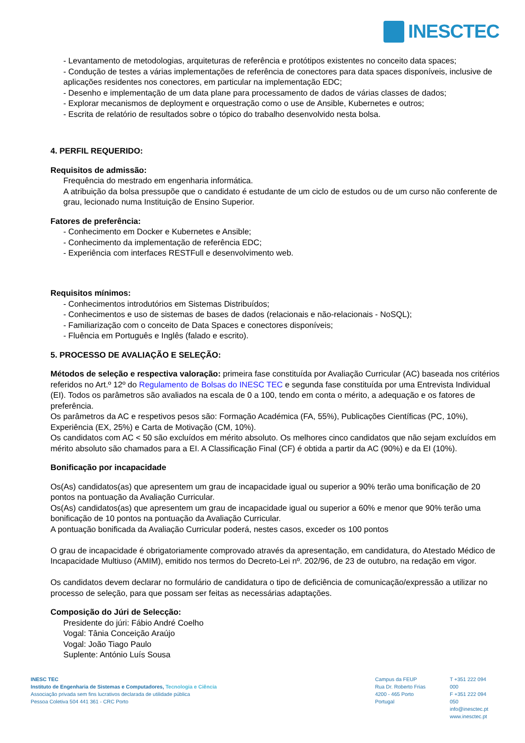INESCTEC
- Levantamento de metodologias, arquiteturas de referência e protótipos existentes no conceito data spaces;
- Condução de testes a várias implementações de referência de conectores para data spaces disponíveis, inclusive de aplicações residentes nos conectores, em particular na implementação EDC;
- Desenho e implementação de um data plane para processamento de dados de várias classes de dados;
- Explorar mecanismos de deployment e orquestração como o use de Ansible, Kubernetes e outros;
- Escrita de relatório de resultados sobre o tópico do trabalho desenvolvido nesta bolsa.
4. PERFIL REQUERIDO:
Requisitos de admissão:
Frequência do mestrado em engenharia informática.
A atribuição da bolsa pressupõe que o candidato é estudante de um ciclo de estudos ou de um curso não conferente de grau, lecionado numa Instituição de Ensino Superior.
Fatores de preferência:
- Conhecimento em Docker e Kubernetes e Ansible;
- Conhecimento da implementação de referência EDC;
- Experiência com interfaces RESTFull e desenvolvimento web.
Requisitos mínimos:
- Conhecimentos introdutórios em Sistemas Distribuídos;
- Conhecimentos e uso de sistemas de bases de dados (relacionais e não-relacionais - NoSQL);
- Familiarização com o conceito de Data Spaces e conectores disponíveis;
- Fluência em Português e Inglês (falado e escrito).
5. PROCESSO DE AVALIAÇÃO E SELEÇÃO:
Métodos de seleção e respectiva valoração: primeira fase constituída por Avaliação Curricular (AC) baseada nos critérios referidos no Art.º 12º do Regulamento de Bolsas do INESC TEC e segunda fase constituída por uma Entrevista Individual (EI). Todos os parâmetros são avaliados na escala de 0 a 100, tendo em conta o mérito, a adequação e os fatores de preferência.
Os parâmetros da AC e respetivos pesos são: Formação Académica (FA, 55%), Publicações Científicas (PC, 10%), Experiência (EX, 25%) e Carta de Motivação (CM, 10%).
Os candidatos com AC < 50 são excluídos em mérito absoluto. Os melhores cinco candidatos que não sejam excluídos em mérito absoluto são chamados para a EI. A Classificação Final (CF) é obtida a partir da AC (90%) e da EI (10%).
Bonificação por incapacidade
Os(As) candidatos(as) que apresentem um grau de incapacidade igual ou superior a 90% terão uma bonificação de 20 pontos na pontuação da Avaliação Curricular.
Os(As) candidatos(as) que apresentem um grau de incapacidade igual ou superior a 60% e menor que 90% terão uma bonificação de 10 pontos na pontuação da Avaliação Curricular.
A pontuação bonificada da Avaliação Curricular poderá, nestes casos, exceder os 100 pontos
O grau de incapacidade é obrigatoriamente comprovado através da apresentação, em candidatura, do Atestado Médico de Incapacidade Multiuso (AMIM), emitido nos termos do Decreto-Lei nº. 202/96, de 23 de outubro, na redação em vigor.
Os candidatos devem declarar no formulário de candidatura o tipo de deficiência de comunicação/expressão a utilizar no processo de seleção, para que possam ser feitas as necessárias adaptações.
Composição do Júri de Selecção:
Presidente do júri: Fábio André Coelho
Vogal: Tânia Conceição Araújo
Vogal: João Tiago Paulo
Suplente: António Luís Sousa
INESC TEC
Instituto de Engenharia de Sistemas e Computadores, Tecnologia e Ciência
Associação privada sem fins lucrativos declarada de utilidade pública
Pessoa Coletiva 504 441 361 - CRC Porto
Campus da FEUP
Rua Dr. Roberto Frias
4200 - 465 Porto
Portugal
T +351 222 094 000
F +351 222 094 050
info@inesctec.pt
www.inesctec.pt